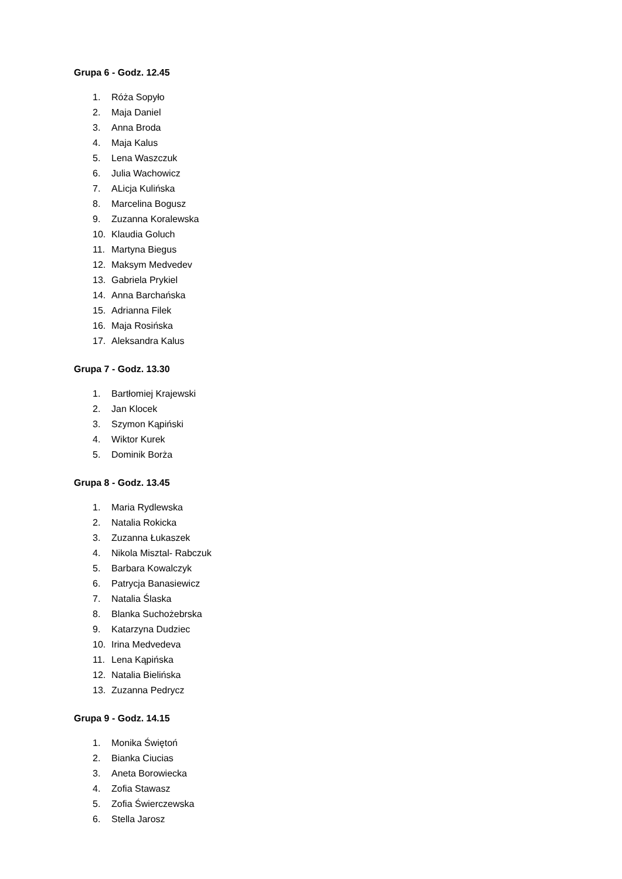Grupa 6 - Godz. 12.45
1. Róża Sopyło
2. Maja Daniel
3. Anna Broda
4. Maja Kalus
5. Lena Waszczuk
6. Julia Wachowicz
7. ALicja Kulińska
8. Marcelina Bogusz
9. Zuzanna Koralewska
10. Klaudia Goluch
11. Martyna Biegus
12. Maksym Medvedev
13. Gabriela Prykiel
14. Anna Barchańska
15. Adrianna Filek
16. Maja Rosińska
17. Aleksandra Kalus
Grupa 7 - Godz. 13.30
1. Bartłomiej Krajewski
2. Jan Klocek
3. Szymon Kąpiński
4. Wiktor Kurek
5. Dominik Borża
Grupa 8 - Godz. 13.45
1. Maria Rydlewska
2. Natalia Rokicka
3. Zuzanna Łukaszek
4. Nikola Misztal- Rabczuk
5. Barbara Kowalczyk
6. Patrycja Banasiewicz
7. Natalia Ślaska
8. Blanka Suchożebrska
9. Katarzyna Dudziec
10. Irina Medvedeva
11. Lena Kąpińska
12. Natalia Bielińska
13. Zuzanna Pedrycz
Grupa 9 - Godz. 14.15
1. Monika Świętoń
2. Bianka Ciucias
3. Aneta Borowiecka
4. Zofia Stawasz
5. Zofia Świerczewska
6. Stella Jarosz